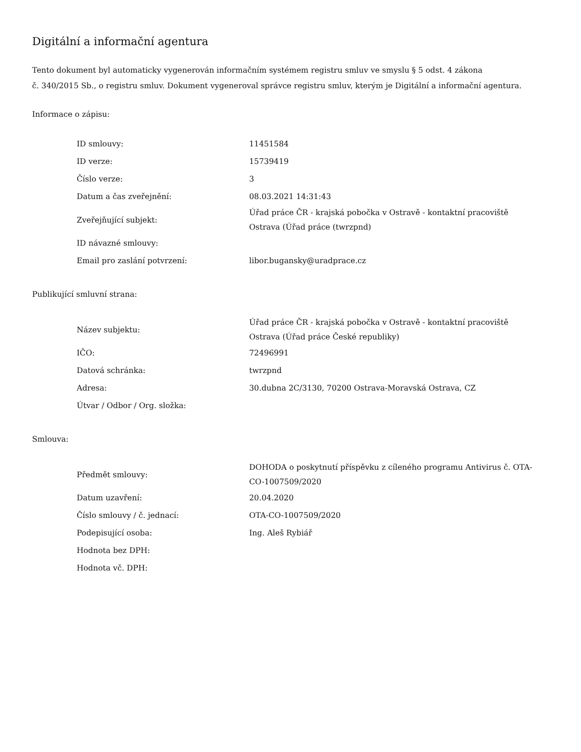Digitální a informační agentura
Tento dokument byl automaticky vygenerován informačním systémem registru smluv ve smyslu § 5 odst. 4 zákona
č. 340/2015 Sb., o registru smluv. Dokument vygeneroval správce registru smluv, kterým je Digitální a informační agentura.
Informace o zápisu:
| ID smlouvy: | 11451584 |
| ID verze: | 15739419 |
| Číslo verze: | 3 |
| Datum a čas zveřejnění: | 08.03.2021 14:31:43 |
| Zveřejňující subjekt: | Úřad práce ČR - krajská pobočka v Ostravě - kontaktní pracoviště Ostrava (Úřad práce (twrzpnd) |
| ID návazné smlouvy: | |
| Email pro zaslání potvrzení: | libor.bugansky@uradprace.cz |
Publikující smluvní strana:
| Název subjektu: | Úřad práce ČR - krajská pobočka v Ostravě - kontaktní pracoviště Ostrava (Úřad práce České republiky) |
| IČO: | 72496991 |
| Datová schránka: | twrzpnd |
| Adresa: | 30.dubna 2C/3130, 70200 Ostrava-Moravská Ostrava, CZ |
| Útvar / Odbor / Org. složka: | |
Smlouva:
| Předmět smlouvy: | DOHODA o poskytnutí příspěvku z cíleného programu Antivirus č. OTA-CO-1007509/2020 |
| Datum uzavření: | 20.04.2020 |
| Číslo smlouvy / č. jednací: | OTA-CO-1007509/2020 |
| Podepisující osoba: | Ing. Aleš Rybiář |
| Hodnota bez DPH: | |
| Hodnota vč. DPH: | |